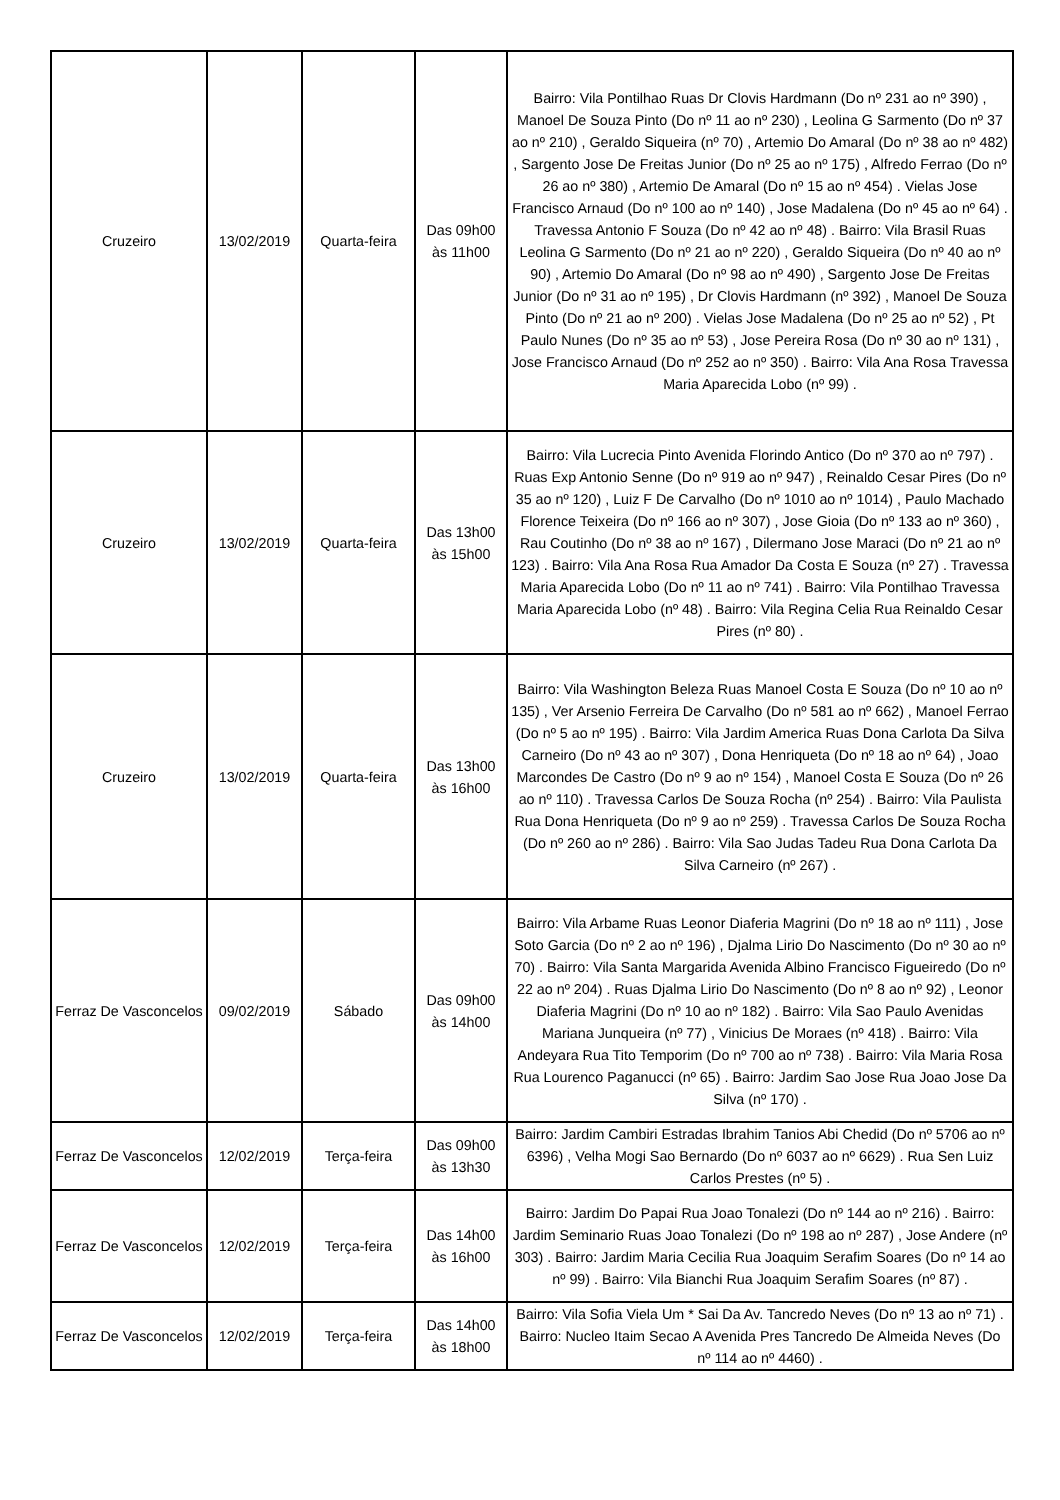| Cruzeiro | 13/02/2019 | Quarta-feira | Das 09h00 às 11h00 | Bairro: Vila Pontilhao Ruas Dr Clovis Hardmann (Do nº 231 ao nº 390) , Manoel De Souza Pinto (Do nº 11 ao nº 230) , Leolina G Sarmento (Do nº 37 ao nº 210) , Geraldo Siqueira (nº 70) , Artemio Do Amaral (Do nº 38 ao nº 482) , Sargento Jose De Freitas Junior (Do nº 25 ao nº 175) , Alfredo Ferrao (Do nº 26 ao nº 380) , Artemio De Amaral (Do nº 15 ao nº 454) . Vielas Jose Francisco Arnaud (Do nº 100 ao nº 140) , Jose Madalena (Do nº 45 ao nº 64) . Travessa Antonio F Souza (Do nº 42 ao nº 48) . Bairro: Vila Brasil Ruas Leolina G Sarmento (Do nº 21 ao nº 220) , Geraldo Siqueira (Do nº 40 ao nº 90) , Artemio Do Amaral (Do nº 98 ao nº 490) , Sargento Jose De Freitas Junior (Do nº 31 ao nº 195) , Dr Clovis Hardmann (nº 392) , Manoel De Souza Pinto (Do nº 21 ao nº 200) . Vielas Jose Madalena (Do nº 25 ao nº 52) , Pt Paulo Nunes (Do nº 35 ao nº 53) , Jose Pereira Rosa (Do nº 30 ao nº 131) , Jose Francisco Arnaud (Do nº 252 ao nº 350) . Bairro: Vila Ana Rosa Travessa Maria Aparecida Lobo (nº 99) . |
| Cruzeiro | 13/02/2019 | Quarta-feira | Das 13h00 às 15h00 | Bairro: Vila Lucrecia Pinto Avenida Florindo Antico (Do nº 370 ao nº 797) . Ruas Exp Antonio Senne (Do nº 919 ao nº 947) , Reinaldo Cesar Pires (Do nº 35 ao nº 120) , Luiz F De Carvalho (Do nº 1010 ao nº 1014) , Paulo Machado Florence Teixeira (Do nº 166 ao nº 307) , Jose Gioia (Do nº 133 ao nº 360) , Rau Coutinho (Do nº 38 ao nº 167) , Dilermano Jose Maraci (Do nº 21 ao nº 123) . Bairro: Vila Ana Rosa Rua Amador Da Costa E Souza (nº 27) . Travessa Maria Aparecida Lobo (Do nº 11 ao nº 741) . Bairro: Vila Pontilhao Travessa Maria Aparecida Lobo (nº 48) . Bairro: Vila Regina Celia Rua Reinaldo Cesar Pires (nº 80) . |
| Cruzeiro | 13/02/2019 | Quarta-feira | Das 13h00 às 16h00 | Bairro: Vila Washington Beleza Ruas Manoel Costa E Souza (Do nº 10 ao nº 135) , Ver Arsenio Ferreira De Carvalho (Do nº 581 ao nº 662) , Manoel Ferrao (Do nº 5 ao nº 195) . Bairro: Vila Jardim America Ruas Dona Carlota Da Silva Carneiro (Do nº 43 ao nº 307) , Dona Henriqueta (Do nº 18 ao nº 64) , Joao Marcondes De Castro (Do nº 9 ao nº 154) , Manoel Costa E Souza (Do nº 26 ao nº 110) . Travessa Carlos De Souza Rocha (nº 254) . Bairro: Vila Paulista Rua Dona Henriqueta (Do nº 9 ao nº 259) . Travessa Carlos De Souza Rocha (Do nº 260 ao nº 286) . Bairro: Vila Sao Judas Tadeu Rua Dona Carlota Da Silva Carneiro (nº 267) . |
| Ferraz De Vasconcelos | 09/02/2019 | Sábado | Das 09h00 às 14h00 | Bairro: Vila Arbame Ruas Leonor Diaferia Magrini (Do nº 18 ao nº 111) , Jose Soto Garcia (Do nº 2 ao nº 196) , Djalma Lirio Do Nascimento (Do nº 30 ao nº 70) . Bairro: Vila Santa Margarida Avenida Albino Francisco Figueiredo (Do nº 22 ao nº 204) . Ruas Djalma Lirio Do Nascimento (Do nº 8 ao nº 92) , Leonor Diaferia Magrini (Do nº 10 ao nº 182) . Bairro: Vila Sao Paulo Avenidas Mariana Junqueira (nº 77) , Vinicius De Moraes (nº 418) . Bairro: Vila Andeyara Rua Tito Temporim (Do nº 700 ao nº 738) . Bairro: Vila Maria Rosa Rua Lourenco Paganucci (nº 65) . Bairro: Jardim Sao Jose Rua Joao Jose Da Silva (nº 170) . |
| Ferraz De Vasconcelos | 12/02/2019 | Terça-feira | Das 09h00 às 13h30 | Bairro: Jardim Cambiri Estradas Ibrahim Tanios Abi Chedid (Do nº 5706 ao nº 6396) , Velha Mogi Sao Bernardo (Do nº 6037 ao nº 6629) . Rua Sen Luiz Carlos Prestes (nº 5) . |
| Ferraz De Vasconcelos | 12/02/2019 | Terça-feira | Das 14h00 às 16h00 | Bairro: Jardim Do Papai Rua Joao Tonalezi (Do nº 144 ao nº 216) . Bairro: Jardim Seminario Ruas Joao Tonalezi (Do nº 198 ao nº 287) , Jose Andere (nº 303) . Bairro: Jardim Maria Cecilia Rua Joaquim Serafim Soares (Do nº 14 ao nº 99) . Bairro: Vila Bianchi Rua Joaquim Serafim Soares (nº 87) . |
| Ferraz De Vasconcelos | 12/02/2019 | Terça-feira | Das 14h00 às 18h00 | Bairro: Vila Sofia Viela Um * Sai Da Av. Tancredo Neves (Do nº 13 ao nº 71) . Bairro: Nucleo Itaim Secao A Avenida Pres Tancredo De Almeida Neves (Do nº 114 ao nº 4460) . |